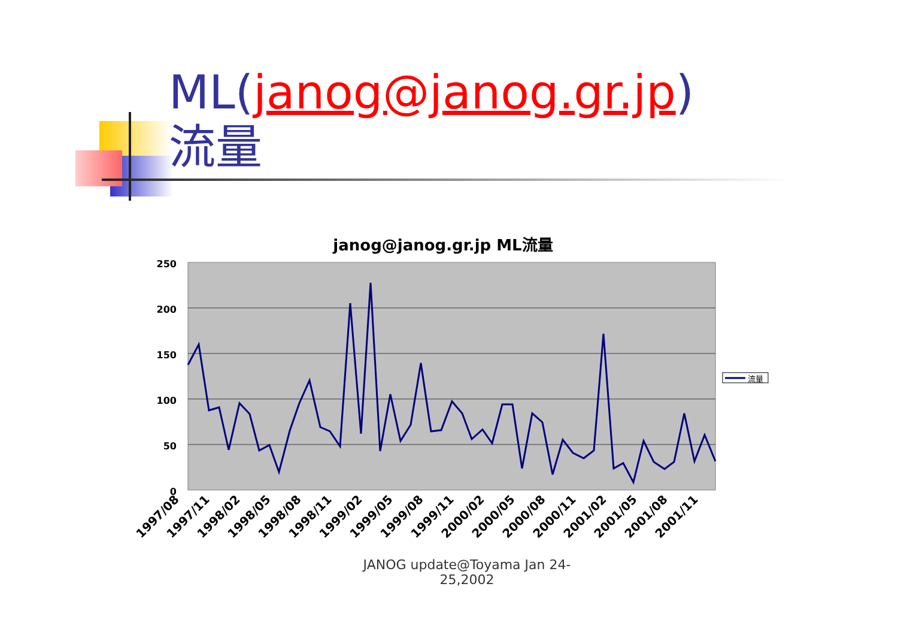ML(janog@janog.gr.jp)
流量
janog@janog.gr.jp ML流量
250
200
150
100
50
0
流量
1997/08
1997/11
1998/02
1998/05
1998/08
1998/11
1999/02
1999/05
1999/08
1999/11
2000/02
2000/05
2000/08
2000/11
2001/02
2001/05
2001/08
2001/11
JANOG update@Toyama Jan 24-25,2002